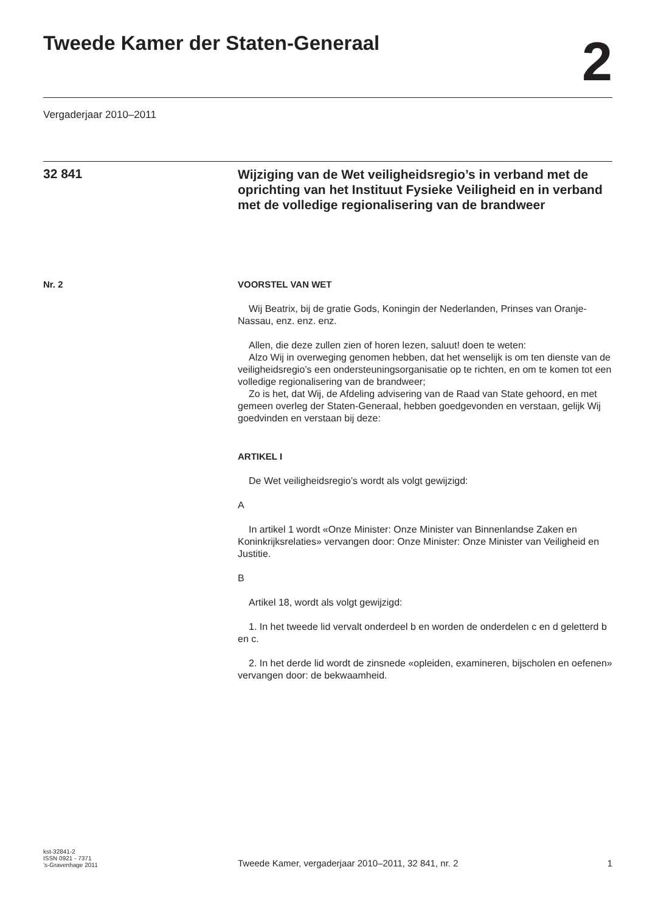Tweede Kamer der Staten-Generaal
2
Vergaderjaar 2010–2011
32 841
Wijziging van de Wet veiligheidsregio’s in verband met de oprichting van het Instituut Fysieke Veiligheid en in verband met de volledige regionalisering van de brandweer
Nr. 2 VOORSTEL VAN WET
Wij Beatrix, bij de gratie Gods, Koningin der Nederlanden, Prinses van Oranje-Nassau, enz. enz. enz.
Allen, die deze zullen zien of horen lezen, saluut! doen te weten:
Alzo Wij in overweging genomen hebben, dat het wenselijk is om ten dienste van de veiligheidsregio’s een ondersteuningsorganisatie op te richten, en om te komen tot een volledige regionalisering van de brandweer;
Zo is het, dat Wij, de Afdeling advisering van de Raad van State gehoord, en met gemeen overleg der Staten-Generaal, hebben goedgevonden en verstaan, gelijk Wij goedvinden en verstaan bij deze:
ARTIKEL I
De Wet veiligheidsregio’s wordt als volgt gewijzigd:
A
In artikel 1 wordt «Onze Minister: Onze Minister van Binnenlandse Zaken en Koninkrijksrelaties» vervangen door: Onze Minister: Onze Minister van Veiligheid en Justitie.
B
Artikel 18, wordt als volgt gewijzigd:
1. In het tweede lid vervalt onderdeel b en worden de onderdelen c en d geletterd b en c.
2. In het derde lid wordt de zinsnede «opleiden, examineren, bijscholen en oefenen» vervangen door: de bekwaamheid.
kst-32841-2
ISSN 0921 - 7371
’s-Gravenhage 2011
Tweede Kamer, vergaderjaar 2010–2011, 32 841, nr. 2
1